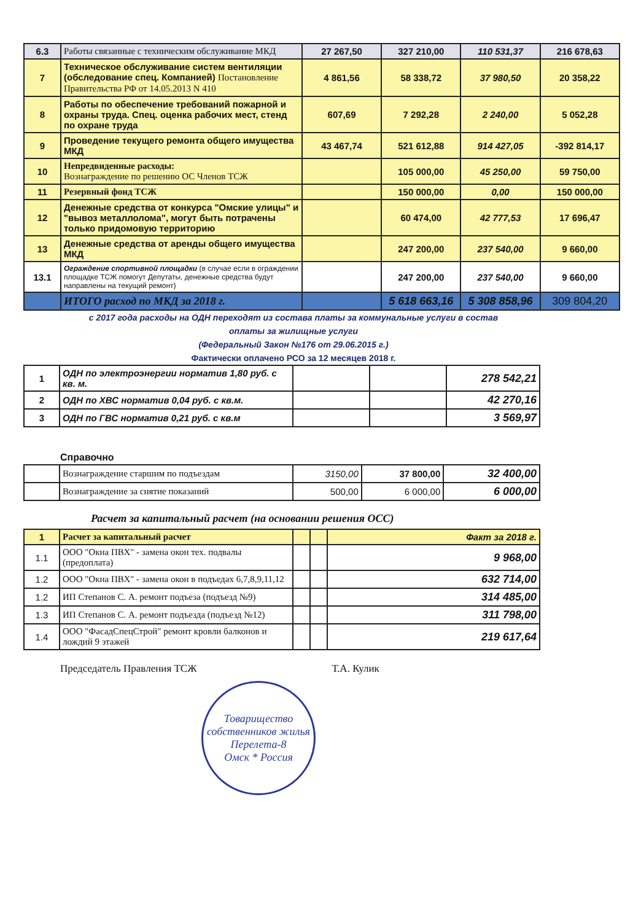| 6.3 | Работы связанные с техническим обслуживание МКД | 27 267,50 | 327 210,00 | 110 531,37 | 216 678,63 |
| 7 | Техническое обслуживание систем вентиляции (обследование спец. Компанией) Постановление Правительства РФ от 14.05.2013 N 410 | 4 861,56 | 58 338,72 | 37 980,50 | 20 358,22 |
| 8 | Работы по обеспечение требований пожарной и охраны труда. Спец. оценка рабочих мест, стенд по охране труда | 607,69 | 7 292,28 | 2 240,00 | 5 052,28 |
| 9 | Проведение текущего ремонта общего имущества МКД | 43 467,74 | 521 612,88 | 914 427,05 | -392 814,17 |
| 10 | Непредвиденные расходы: Вознаграждение по решению ОС Членов ТСЖ | | 105 000,00 | 45 250,00 | 59 750,00 |
| 11 | Резервный фонд ТСЖ | | 150 000,00 | 0,00 | 150 000,00 |
| 12 | Денежные средства от конкурса "Омские улицы" и "вывоз металлолома", могут быть потрачены только придомовую территорию | | 60 474,00 | 42 777,53 | 17 696,47 |
| 13 | Денежные средства от аренды общего имущества МКД | | 247 200,00 | 237 540,00 | 9 660,00 |
| 13.1 | Ограждение спортивной площадки (в случае если в ограждении площадке ТСЖ помогут Депутаты, денежные средства будут направлены на текущий ремонт) | | 247 200,00 | 237 540,00 | 9 660,00 |
| | ИТОГО расход по МКД за 2018 г. | | 5 618 663,16 | 5 308 858,96 | 309 804,20 |
с 2017 года расходы на ОДН переходят из состава платы за коммунальные услуги в состав
оплаты за жилищные услуги
(Федеральный Закон №176 от 29.06.2015 г.)
Фактически оплачено РСО за 12 месяцев 2018 г.
| 1 | ОДН по электроэнергии норматив 1,80 руб. с кв. м. | | | 278 542,21 |
| 2 | ОДН по ХВС норматив 0,04 руб. с кв.м. | | | 42 270,16 |
| 3 | ОДН по ГВС норматив 0,21 руб. с кв.м | | | 3 569,97 |
Справочно
| | Вознаграждение старшим по подъездам | 3150,00 | 37 800,00 | 32 400,00 |
| | Вознаграждение за снятие показаний | 500,00 | 6 000,00 | 6 000,00 |
Расчет за капитальный расчет (на основании решения ОСС)
| 1 | Расчет за капитальный расчет | | | Факт за 2018 г. |
| 1.1 | ООО "Окна ПВХ" - замена окон тех. подвалы (предоплата) | | | 9 968,00 |
| 1.2 | ООО "Окна ПВХ" - замена окон в подъедах 6,7,8,9,11,12 | | | 632 714,00 |
| 1.2 | ИП Степанов С. А. ремонт подъеза (подъезд №9) | | | 314 485,00 |
| 1.3 | ИП Степанов С. А. ремонт подъезда (подъезд №12) | | | 311 798,00 |
| 1.4 | ООО "ФасадСпецСтрой" ремонт кровли балконов и лождий 9 этажей | | | 219 617,64 |
Председатель Правления ТСЖ Т.А. Кулик
Товарищество собственников жилья
Перелета-8
Омск * Россия